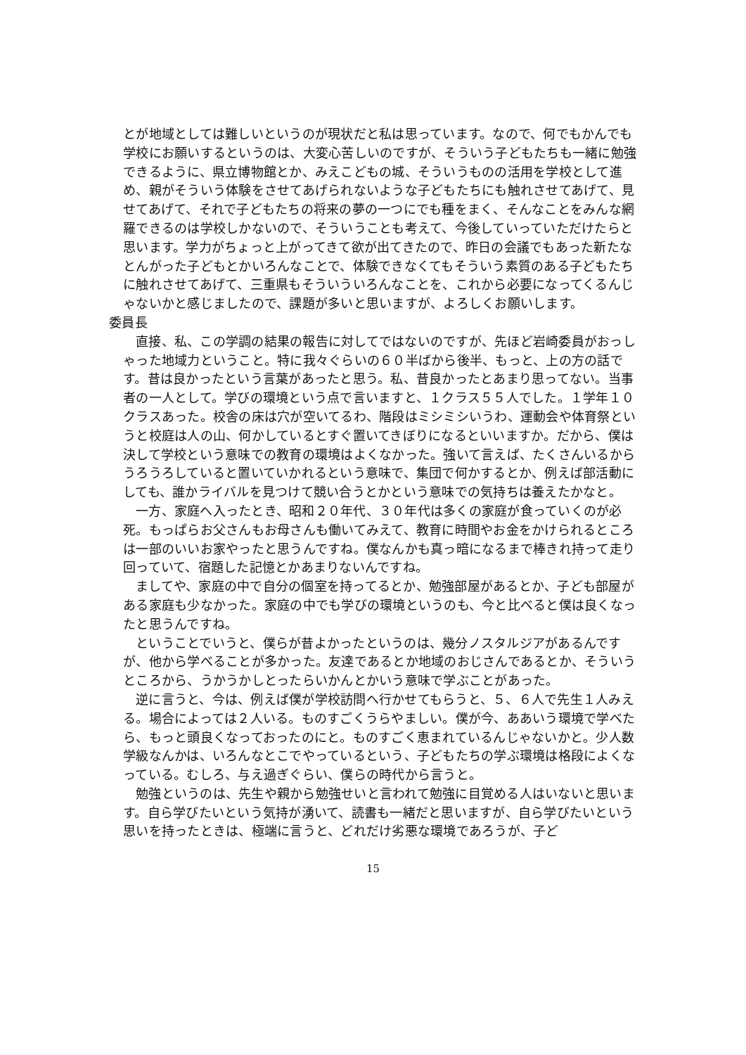とが地域としては難しいというのが現状だと私は思っています。なので、何でもかんでも学校にお願いするというのは、大変心苦しいのですが、そういう子どもたちも一緒に勉強できるように、県立博物館とか、みえこどもの城、そういうものの活用を学校として進め、親がそういう体験をさせてあげられないような子どもたちにも触れさせてあげて、見せてあげて、それで子どもたちの将来の夢の一つにでも種をまく、そんなことをみんな網羅できるのは学校しかないので、そういうことも考えて、今後していっていただけたらと思います。学力がちょっと上がってきて欲が出てきたので、昨日の会議でもあった新たなとんがった子どもとかいろんなことで、体験できなくてもそういう素質のある子どもたちに触れさせてあげて、三重県もそういういろんなことを、これから必要になってくるんじゃないかと感じましたので、課題が多いと思いますが、よろしくお願いします。
委員長
直接、私、この学調の結果の報告に対してではないのですが、先ほど岩崎委員がおっしゃった地域力ということ。特に我々ぐらいの６０半ばから後半、もっと、上の方の話です。昔は良かったという言葉があったと思う。私、昔良かったとあまり思ってない。当事者の一人として。学びの環境という点で言いますと、１クラス５５人でした。１学年１０クラスあった。校舎の床は穴が空いてるわ、階段はミシミシいうわ、運動会や体育祭というと校庭は人の山、何かしているとすぐ置いてきぼりになるといいますか。だから、僕は決して学校という意味での教育の環境はよくなかった。強いて言えば、たくさんいるからうろうろしていると置いていかれるという意味で、集団で何かするとか、例えば部活動にしても、誰かライバルを見つけて競い合うとかという意味での気持ちは養えたかなと。
一方、家庭へ入ったとき、昭和２０年代、３０年代は多くの家庭が食っていくのが必死。もっぱらお父さんもお母さんも働いてみえて、教育に時間やお金をかけられるところは一部のいいお家やったと思うんですね。僕なんかも真っ暗になるまで棒きれ持って走り回っていて、宿題した記憶とかあまりないんですね。
ましてや、家庭の中で自分の個室を持ってるとか、勉強部屋があるとか、子ども部屋がある家庭も少なかった。家庭の中でも学びの環境というのも、今と比べると僕は良くなったと思うんですね。
ということでいうと、僕らが昔よかったというのは、幾分ノスタルジアがあるんですが、他から学べることが多かった。友達であるとか地域のおじさんであるとか、そういうところから、うかうかしとったらいかんとかいう意味で学ぶことがあった。
逆に言うと、今は、例えば僕が学校訪問へ行かせてもらうと、５、６人で先生１人みえる。場合によっては２人いる。ものすごくうらやましい。僕が今、ああいう環境で学べたら、もっと頭良くなっておったのにと。ものすごく恵まれているんじゃないかと。少人数学級なんかは、いろんなとこでやっているという、子どもたちの学ぶ環境は格段によくなっている。むしろ、与え過ぎぐらい、僕らの時代から言うと。
勉強というのは、先生や親から勉強せいと言われて勉強に目覚める人はいないと思います。自ら学びたいという気持が湧いて、読書も一緒だと思いますが、自ら学びたいという思いを持ったときは、極端に言うと、どれだけ劣悪な環境であろうが、子ど
15